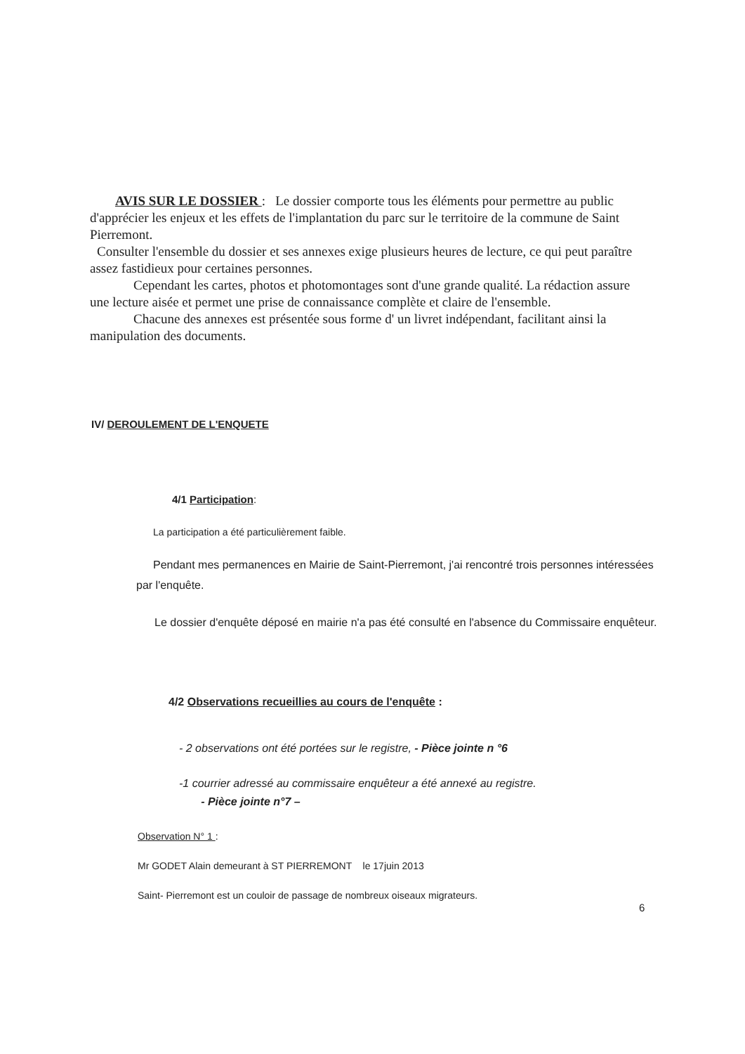AVIS SUR LE DOSSIER : Le dossier comporte tous les éléments pour permettre au public d'apprécier les enjeux et les effets de l'implantation du parc sur le territoire de la commune de Saint Pierremont.
Consulter l'ensemble du dossier et ses annexes exige plusieurs heures de lecture, ce qui peut paraître assez fastidieux pour certaines personnes.
Cependant les cartes, photos et photomontages sont d'une grande qualité. La rédaction assure une lecture aisée et permet une prise de connaissance complète et claire de l'ensemble.
Chacune des annexes est présentée sous forme d' un livret indépendant, facilitant ainsi la manipulation des documents.
IV/ DEROULEMENT DE L'ENQUETE
4/1 Participation:
La participation a été particulièrement faible.
Pendant mes permanences en Mairie de Saint-Pierremont, j'ai rencontré trois personnes intéressées par l'enquête.
Le dossier d'enquête déposé en mairie n'a pas été consulté en l'absence du Commissaire enquêteur.
4/2 Observations recueillies au cours de l'enquête :
- 2 observations ont été portées sur le registre, - Pièce jointe n °6
-1 courrier adressé au commissaire enquêteur a été annexé au registre.
- Pièce jointe n°7 –
Observation N° 1 :
Mr GODET Alain demeurant à ST PIERREMONT le 17juin 2013
Saint- Pierremont est un couloir de passage de nombreux oiseaux migrateurs.
6